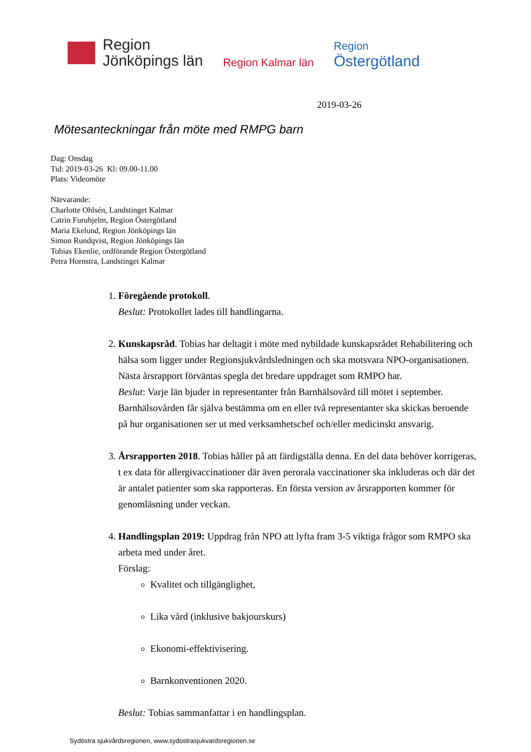Region
Jönköpings län
Region Kalmar län
Region
Östergötland
2019-03-26
Mötesanteckningar från möte med RMPG barn
Dag: Onsdag
Tid: 2019-03-26 Kl: 09.00-11.00
Plats: Videomöte
Närvarande:
Charlotte Ohlsén, Landstinget Kalmar
Catrin Furuhjelm, Region Östergötland
Maria Ekelund, Region Jönköpings län
Simon Rundqvist, Region Jönköpings län
Tobias Ekenlie, ordförande Region Östergötland
Petra Hornstra, Landstinget Kalmar
1. Föregående protokoll.
Beslut: Protokollet lades till handlingarna.
2. Kunskapsråd. Tobias har deltagit i möte med nybildade kunskapsrådet Rehabilitering och hälsa som ligger under Regionsjukvårdsledningen och ska motsvara NPO-organisationen. Nästa årsrapport förväntas spegla det bredare uppdraget som RMPO har.
Beslut: Varje län bjuder in representanter från Barnhälsovård till mötet i september. Barnhälsovården får själva bestämma om en eller två representanter ska skickas beroende på hur organisationen ser ut med verksamhetschef och/eller medicinskt ansvarig.
3. Årsrapporten 2018. Tobias håller på att färdigställa denna. En del data behöver korrigeras, t ex data för allergivaccinationer där även perorala vaccinationer ska inkluderas och där det är antalet patienter som ska rapporteras. En första version av årsrapporten kommer för genomläsning under veckan.
4. Handlingsplan 2019: Uppdrag från NPO att lyfta fram 3-5 viktiga frågor som RMPO ska arbeta med under året.
Förslag:
Kvalitet och tillgänglighet,
Lika vård (inklusive bakjourskurs)
Ekonomi-effektivisering.
Barnkonventionen 2020.
Beslut: Tobias sammanfattar i en handlingsplan.
Sydöstra sjukvårdsregionen, www.sydostrasjukvardsregionen.se